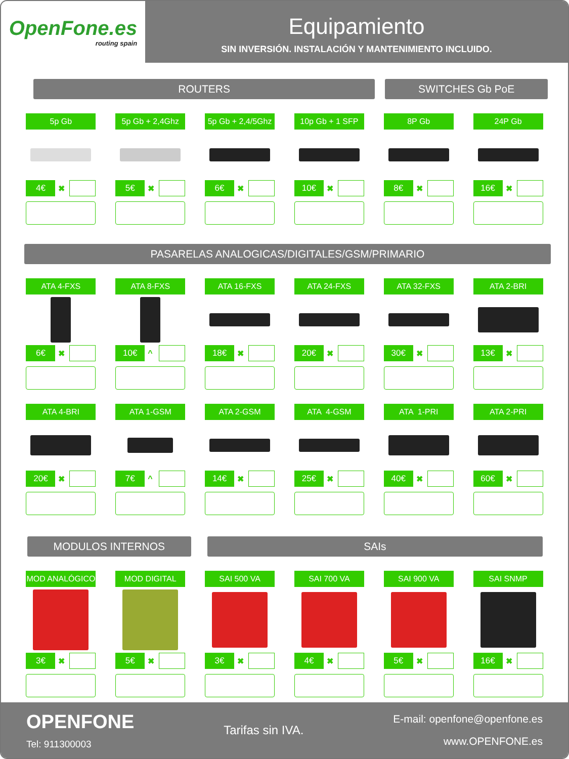OpenFone.es
routing spain
Equipamiento
SIN INVERSIÓN. INSTALACIÓN Y MANTENIMIENTO INCLUIDO.
ROUTERS SWITCHES Gb PoE
5p Gb
4€ ✖
5p Gb + 2,4Ghz
5€ ✖
5p Gb + 2,4/5Ghz
6€ ✖
10p Gb + 1 SFP
10€ ✖
8P Gb
8€ ✖
24P Gb
16€ ✖
PASARELAS ANALOGICAS/DIGITALES/GSM/PRIMARIO
ATA 4-FXS
6€ ✖
ATA 8-FXS
10€ ^
ATA 16-FXS
18€ ✖
ATA 24-FXS
20€ ✖
ATA 32-FXS
30€ ✖
ATA 2-BRI
13€ ✖
ATA 4-BRI
20€ ✖
ATA 1-GSM
7€ ^
ATA 2-GSM
14€ ✖
ATA 4-GSM
25€ ✖
ATA 1-PRI
40€ ✖
ATA 2-PRI
60€ ✖
MODULOS INTERNOS SAIs
MOD ANALÓGICO
3€ ✖
MOD DIGITAL
5€ ✖
SAI 500 VA
3€ ✖
SAI 700 VA
4€ ✖
SAI 900 VA
5€ ✖
SAI SNMP
16€ ✖
OPENFONE
Tel: 911300003
Tarifas sin IVA.
E-mail: openfone@openfone.es
www.OPENFONE.es